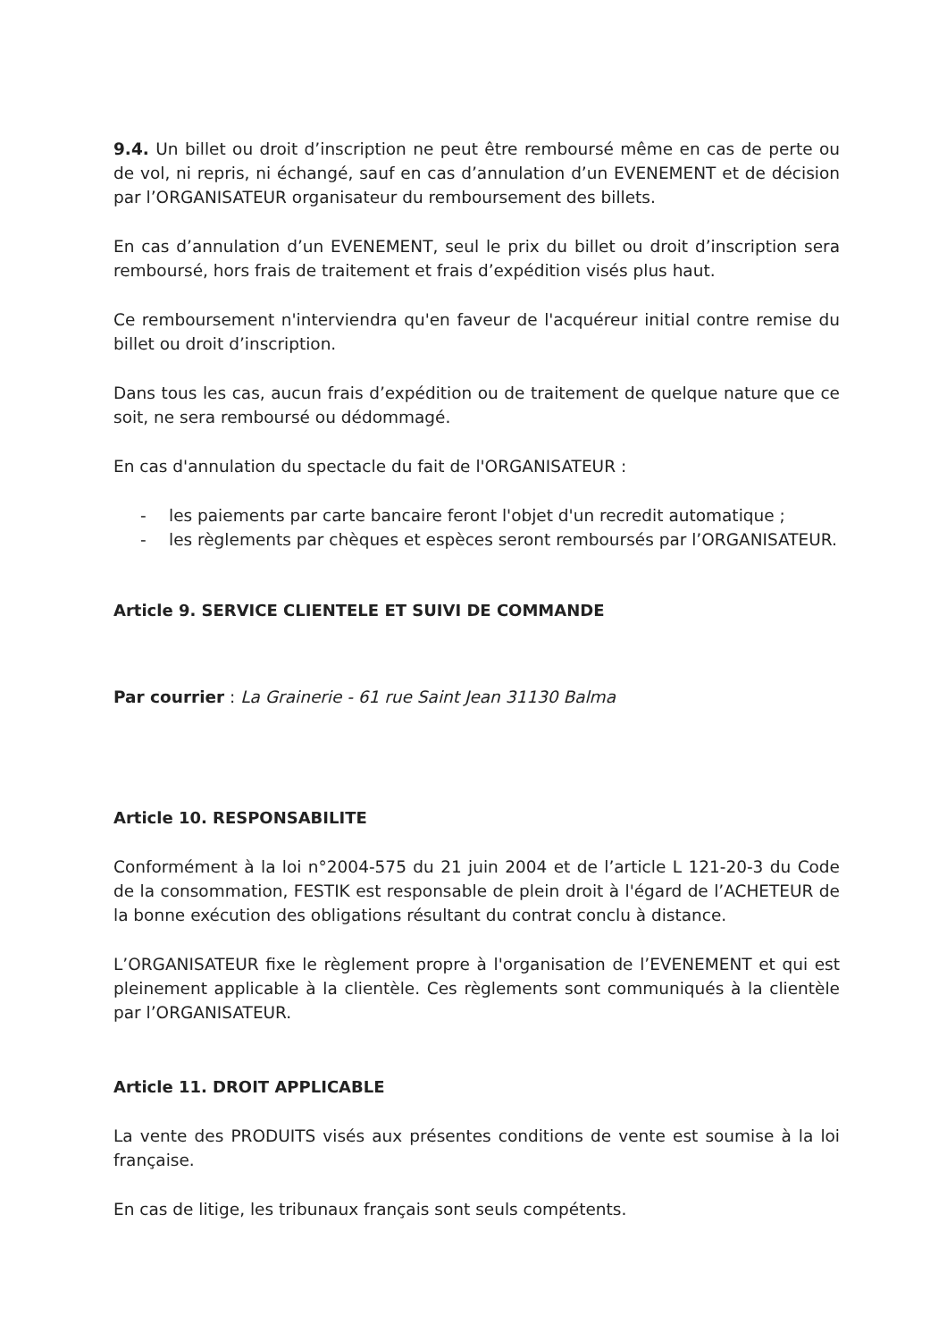9.4. Un billet ou droit d’inscription ne peut être remboursé même en cas de perte ou de vol, ni repris, ni échangé, sauf en cas d’annulation d’un EVENEMENT et de décision par l’ORGANISATEUR organisateur du remboursement des billets.
En cas d’annulation d’un EVENEMENT, seul le prix du billet ou droit d’inscription sera remboursé, hors frais de traitement et frais d’expédition visés plus haut.
Ce remboursement n'interviendra qu'en faveur de l'acquéreur initial contre remise du billet ou droit d’inscription.
Dans tous les cas, aucun frais d’expédition ou de traitement de quelque nature que ce soit, ne sera remboursé ou dédommagé.
En cas d'annulation du spectacle du fait de l'ORGANISATEUR :
- les paiements par carte bancaire feront l'objet d'un recredit automatique ;
- les règlements par chèques et espèces seront remboursés par l’ORGANISATEUR.
Article 9. SERVICE CLIENTELE ET SUIVI DE COMMANDE
Par courrier : La Grainerie - 61 rue Saint Jean 31130 Balma
Article 10. RESPONSABILITE
Conformément à la loi n°2004-575 du 21 juin 2004 et de l’article L 121-20-3 du Code de la consommation, FESTIK est responsable de plein droit à l'égard de l’ACHETEUR de la bonne exécution des obligations résultant du contrat conclu à distance.
L’ORGANISATEUR fixe le règlement propre à l'organisation de l’EVENEMENT et qui est pleinement applicable à la clientèle. Ces règlements sont communiqués à la clientèle par l’ORGANISATEUR.
Article 11. DROIT APPLICABLE
La vente des PRODUITS visés aux présentes conditions de vente est soumise à la loi française.
En cas de litige, les tribunaux français sont seuls compétents.